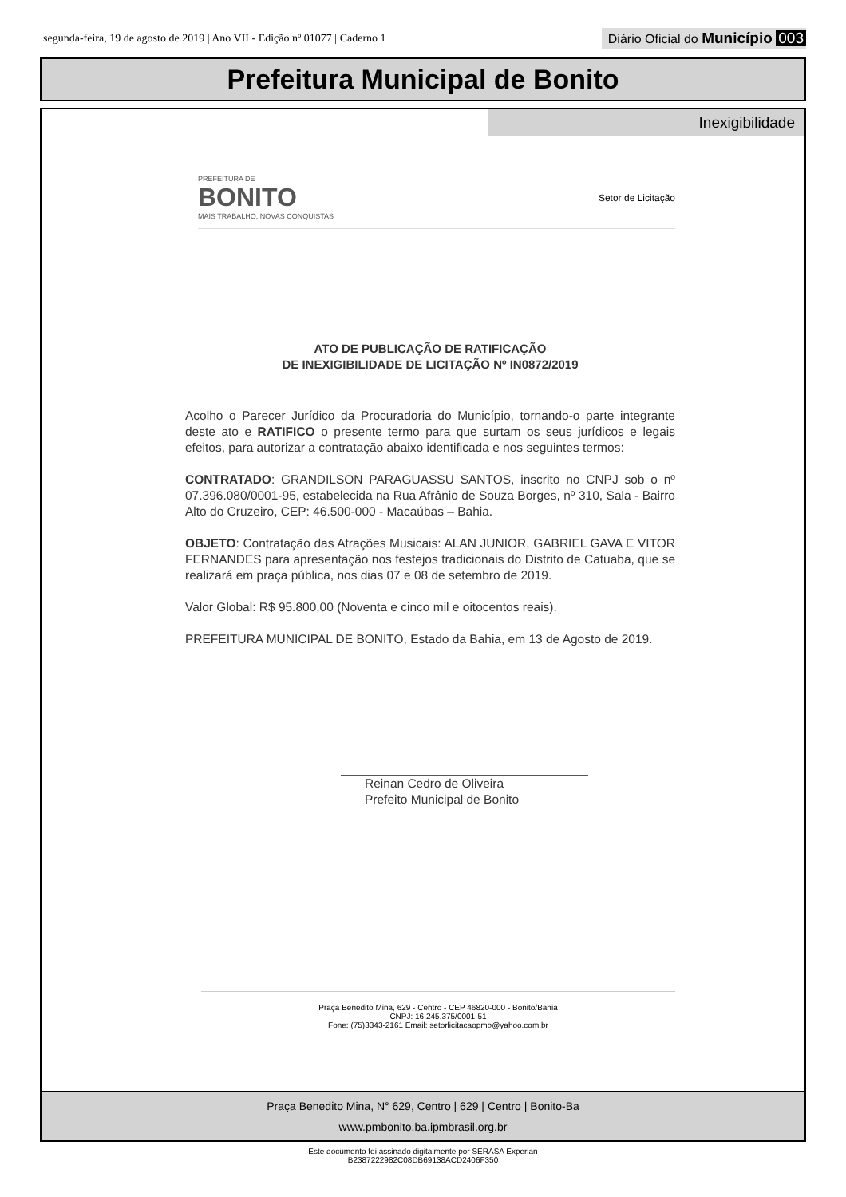segunda-feira, 19 de agosto de 2019 | Ano VII - Edição nº 01077 | Caderno 1
Diário Oficial do Município 003
Prefeitura Municipal de Bonito
Inexigibilidade
PREFEITURA DE
BONITO
MAIS TRABALHO, NOVAS CONQUISTAS
Setor de Licitação
ATO DE PUBLICAÇÃO DE RATIFICAÇÃO
DE INEXIGIBILIDADE DE LICITAÇÃO Nº IN0872/2019
Acolho o Parecer Jurídico da Procuradoria do Município, tornando-o parte integrante deste ato e RATIFICO o presente termo para que surtam os seus jurídicos e legais efeitos, para autorizar a contratação abaixo identificada e nos seguintes termos:
CONTRATADO: GRANDILSON PARAGUASSU SANTOS, inscrito no CNPJ sob o nº 07.396.080/0001-95, estabelecida na Rua Afrânio de Souza Borges, nº 310, Sala - Bairro Alto do Cruzeiro, CEP: 46.500-000 - Macaúbas – Bahia.
OBJETO: Contratação das Atrações Musicais: ALAN JUNIOR, GABRIEL GAVA E VITOR FERNANDES para apresentação nos festejos tradicionais do Distrito de Catuaba, que se realizará em praça pública, nos dias 07 e 08 de setembro de 2019.
Valor Global: R$ 95.800,00 (Noventa e cinco mil e oitocentos reais).
PREFEITURA MUNICIPAL DE BONITO, Estado da Bahia, em 13 de Agosto de 2019.
Reinan Cedro de Oliveira
Prefeito Municipal de Bonito
Praça Benedito Mina, 629 - Centro - CEP 46820-000 - Bonito/Bahia
CNPJ: 16.245.375/0001-51
Fone: (75)3343-2161 Email: setorlicitacaopmb@yahoo.com.br
Praça Benedito Mina, N° 629, Centro | 629 | Centro | Bonito-Ba
www.pmbonito.ba.ipmbrasil.org.br
Este documento foi assinado digitalmente por SERASA Experian
B2387222982C08DB69138ACD2406F350